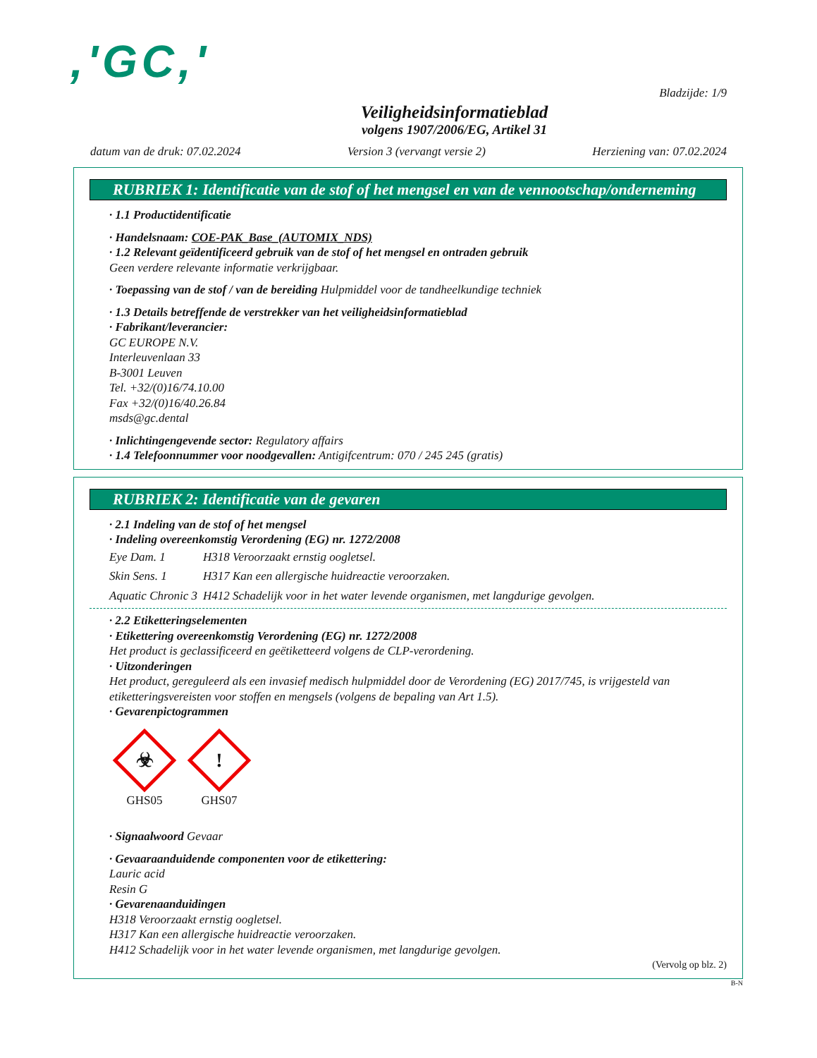,'GC,'
Bladzijde: 1/9
Veiligheidsinformatieblad
volgens 1907/2006/EG, Artikel 31
datum van de druk: 07.02.2024 Version 3 (vervangt versie 2) Herziening van: 07.02.2024
RUBRIEK 1: Identificatie van de stof of het mengsel en van de vennootschap/onderneming
· 1.1 Productidentificatie
· Handelsnaam: COE-PAK_Base_(AUTOMIX_NDS)
· 1.2 Relevant geïdentificeerd gebruik van de stof of het mengsel en ontraden gebruik
Geen verdere relevante informatie verkrijgbaar.
· Toepassing van de stof / van de bereiding Hulpmiddel voor de tandheelkundige techniek
· 1.3 Details betreffende de verstrekker van het veiligheidsinformatieblad
· Fabrikant/leverancier:
GC EUROPE N.V.
Interleuvenlaan 33
B-3001 Leuven
Tel. +32/(0)16/74.10.00
Fax +32/(0)16/40.26.84
msds@gc.dental
· Inlichtingengevende sector: Regulatory affairs
· 1.4 Telefoonnummer voor noodgevallen: Antigifcentrum: 070 / 245 245 (gratis)
RUBRIEK 2: Identificatie van de gevaren
· 2.1 Indeling van de stof of het mengsel
· Indeling overeenkomstig Verordening (EG) nr. 1272/2008
| Eye Dam. 1 | H318 Veroorzaakt ernstig oogletsel. |
| Skin Sens. 1 | H317 Kan een allergische huidreactie veroorzaken. |
| Aquatic Chronic 3 | H412 Schadelijk voor in het water levende organismen, met langdurige gevolgen. |
· 2.2 Etiketteringselementen
· Etikettering overeenkomstig Verordening (EG) nr. 1272/2008
Het product is geclassificeerd en geëtiketteerd volgens de CLP-verordening.
· Uitzonderingen
Het product, gereguleerd als een invasief medisch hulpmiddel door de Verordening (EG) 2017/745, is vrijgesteld van etiketteringsvereisten voor stoffen en mengsels (volgens de bepaling van Art 1.5).
· Gevarenpictogrammen
☣
GHS05
!
GHS07
· Signaalwoord Gevaar
· Gevaaraanduidende componenten voor de etikettering:
Lauric acid
Resin G
· Gevarenaanduidingen
H318 Veroorzaakt ernstig oogletsel.
H317 Kan een allergische huidreactie veroorzaken.
H412 Schadelijk voor in het water levende organismen, met langdurige gevolgen.
(Vervolg op blz. 2)
B-N